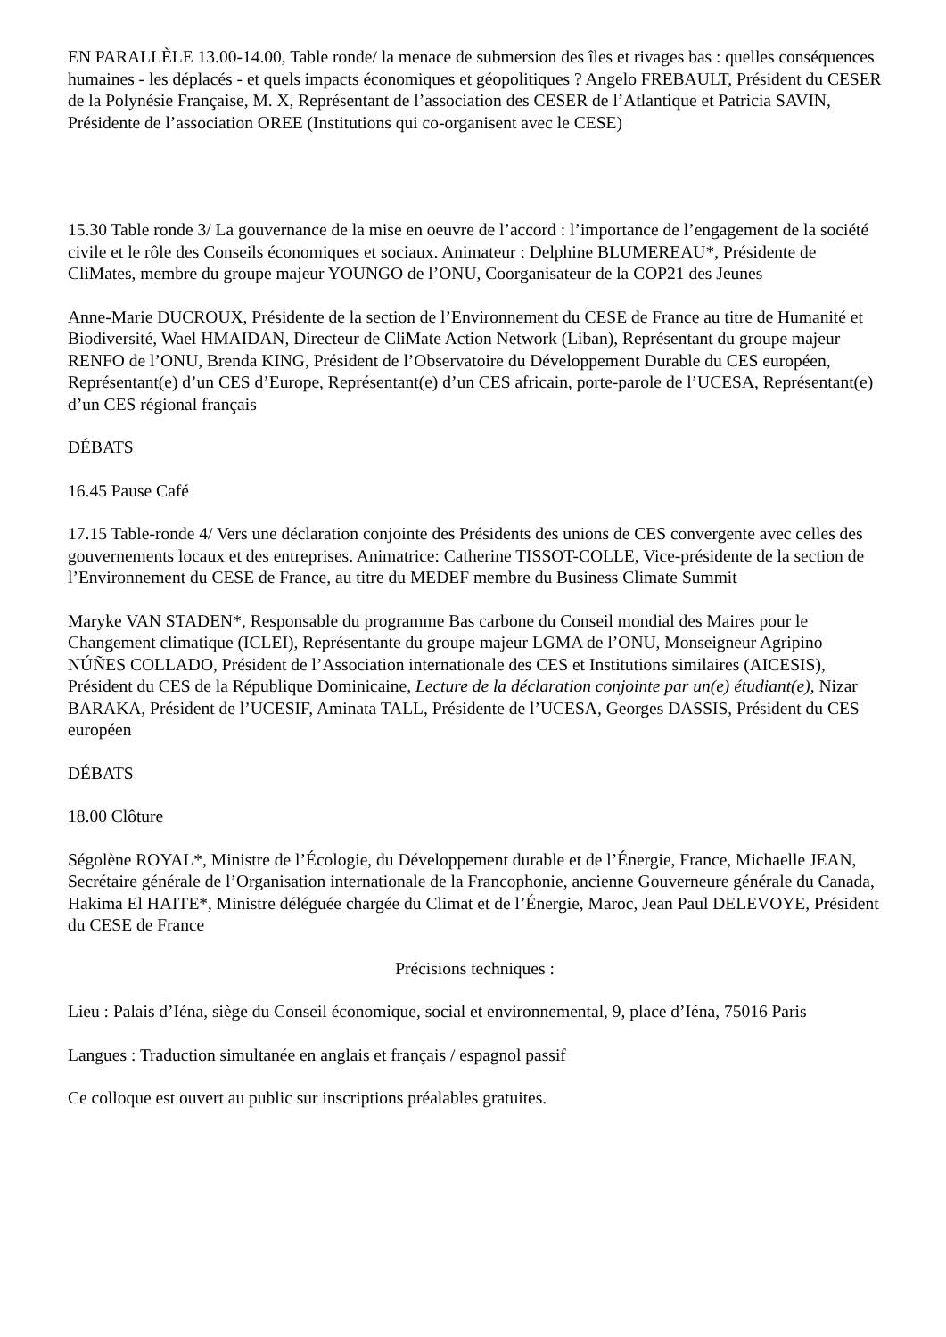EN PARALLÈLE 13.00-14.00, Table ronde/ la menace de submersion des îles et rivages bas : quelles conséquences humaines - les déplacés - et quels impacts économiques et géopolitiques ? Angelo FREBAULT, Président du CESER de la Polynésie Française, M. X, Représentant de l’association des CESER de l’Atlantique et Patricia SAVIN, Présidente de l’association OREE (Institutions qui co-organisent avec le CESE)
15.30 Table ronde 3/ La gouvernance de la mise en oeuvre de l’accord : l’importance de l’engagement de la société civile et le rôle des Conseils économiques et sociaux. Animateur : Delphine BLUMEREAU*, Présidente de CliMates, membre du groupe majeur YOUNGO de l’ONU, Coorganisateur de la COP21 des Jeunes
Anne-Marie DUCROUX, Présidente de la section de l’Environnement du CESE de France au titre de Humanité et Biodiversité, Wael HMAIDAN, Directeur de CliMate Action Network (Liban), Représentant du groupe majeur RENFO de l’ONU, Brenda KING, Président de l’Observatoire du Développement Durable du CES européen, Représentant(e) d’un CES d’Europe, Représentant(e) d’un CES africain, porte-parole de l’UCESA, Représentant(e) d’un CES régional français
DÉBATS
16.45 Pause Café
17.15 Table-ronde 4/ Vers une déclaration conjointe des Présidents des unions de CES convergente avec celles des gouvernements locaux et des entreprises. Animatrice: Catherine TISSOT-COLLE, Vice-présidente de la section de l’Environnement du CESE de France, au titre du MEDEF membre du Business Climate Summit
Maryke VAN STADEN*, Responsable du programme Bas carbone du Conseil mondial des Maires pour le Changement climatique (ICLEI), Représentante du groupe majeur LGMA de l’ONU, Monseigneur Agripino NÚÑES COLLADO, Président de l’Association internationale des CES et Institutions similaires (AICESIS), Président du CES de la République Dominicaine, Lecture de la déclaration conjointe par un(e) étudiant(e), Nizar BARAKA, Président de l’UCESIF, Aminata TALL, Présidente de l’UCESA, Georges DASSIS, Président du CES européen
DÉBATS
18.00 Clôture
Ségolène ROYAL*, Ministre de l’Écologie, du Développement durable et de l’Énergie, France, Michaelle JEAN, Secrétaire générale de l’Organisation internationale de la Francophonie, ancienne Gouverneure générale du Canada, Hakima El HAITE*, Ministre déléguée chargée du Climat et de l’Énergie, Maroc, Jean Paul DELEVOYE, Président du CESE de France
Précisions techniques :
Lieu : Palais d’Iéna, siège du Conseil économique, social et environnemental, 9, place d’Iéna, 75016 Paris
Langues : Traduction simultanée en anglais et français / espagnol passif
Ce colloque est ouvert au public sur inscriptions préalables gratuites.